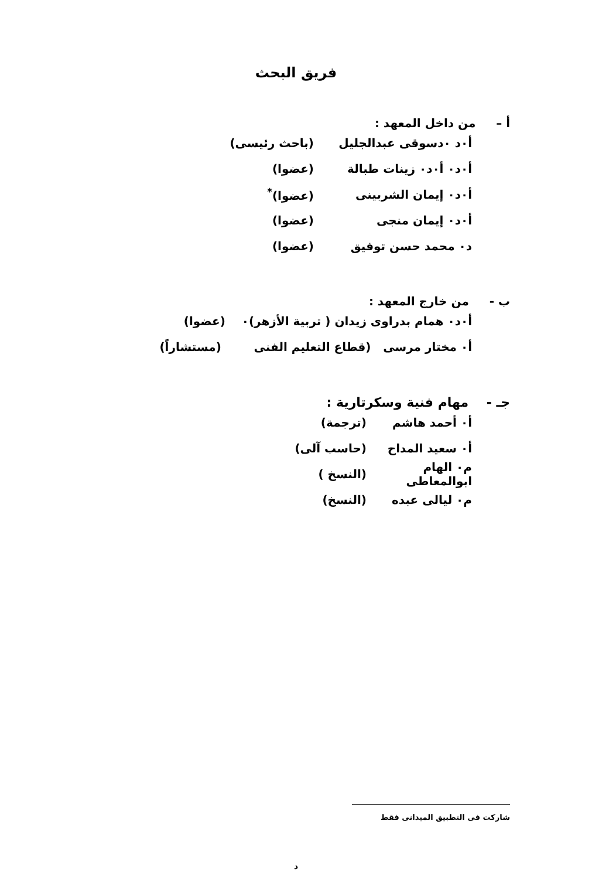فريق البحث
أ – من داخل المعهد :
أ٠د ٠دسوقى عبدالجليل (باحث رئيسى)
أ٠د٠ أ٠د٠ زينات طبالة (عضوا)
أ٠د٠ إيمان الشربينى (عضوا)<sup>*</sup>
أ٠د٠ إيمان منجى (عضوا)
د٠ محمد حسن توفيق (عضوا)
ب - من خارج المعهد :
أ٠د٠ همام بدراوى زيدان ( تربية الأزهر)٠ (عضوا)
أ٠ مختار مرسى (قطاع التعليم الفنى (مستشاراً)
جـ - مهام فنية وسكرتارية :
أ٠ أحمد هاشم (ترجمة)
أ٠ سعيد المداح (حاسب آلى)
م٠ الهام ابوالمعاطى (النسخ )
م٠ ليالى عبده (النسخ)
شاركت فى التطبيق الميدانى فقط
د